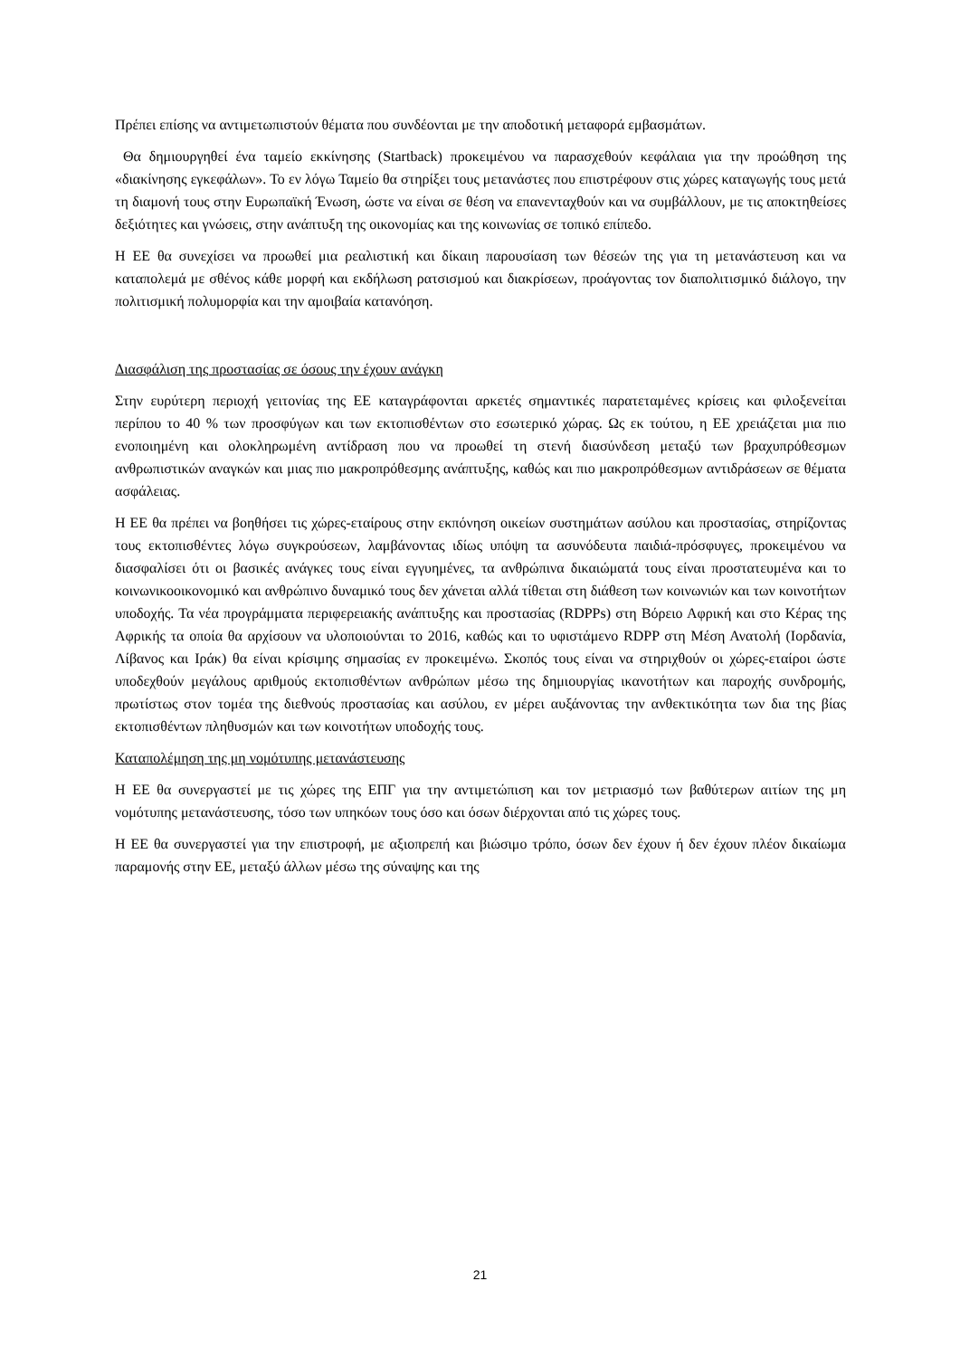Πρέπει επίσης να αντιμετωπιστούν θέματα που συνδέονται με την αποδοτική μεταφορά εμβασμάτων.
Θα δημιουργηθεί ένα ταμείο εκκίνησης (Startback) προκειμένου να παρασχεθούν κεφάλαια για την προώθηση της «διακίνησης εγκεφάλων». Το εν λόγω Ταμείο θα στηρίξει τους μετανάστες που επιστρέφουν στις χώρες καταγωγής τους μετά τη διαμονή τους στην Ευρωπαϊκή Ένωση, ώστε να είναι σε θέση να επανενταχθούν και να συμβάλλουν, με τις αποκτηθείσες δεξιότητες και γνώσεις, στην ανάπτυξη της οικονομίας και της κοινωνίας σε τοπικό επίπεδο.
Η ΕΕ θα συνεχίσει να προωθεί μια ρεαλιστική και δίκαιη παρουσίαση των θέσεών της για τη μετανάστευση και να καταπολεμά με σθένος κάθε μορφή και εκδήλωση ρατσισμού και διακρίσεων, προάγοντας τον διαπολιτισμικό διάλογο, την πολιτισμική πολυμορφία και την αμοιβαία κατανόηση.
Διασφάλιση της προστασίας σε όσους την έχουν ανάγκη
Στην ευρύτερη περιοχή γειτονίας της ΕΕ καταγράφονται αρκετές σημαντικές παρατεταμένες κρίσεις και φιλοξενείται περίπου το 40 % των προσφύγων και των εκτοπισθέντων στο εσωτερικό χώρας. Ως εκ τούτου, η ΕΕ χρειάζεται μια πιο ενοποιημένη και ολοκληρωμένη αντίδραση που να προωθεί τη στενή διασύνδεση μεταξύ των βραχυπρόθεσμων ανθρωπιστικών αναγκών και μιας πιο μακροπρόθεσμης ανάπτυξης, καθώς και πιο μακροπρόθεσμων αντιδράσεων σε θέματα ασφάλειας.
Η ΕΕ θα πρέπει να βοηθήσει τις χώρες-εταίρους στην εκπόνηση οικείων συστημάτων ασύλου και προστασίας, στηρίζοντας τους εκτοπισθέντες λόγω συγκρούσεων, λαμβάνοντας ιδίως υπόψη τα ασυνόδευτα παιδιά-πρόσφυγες, προκειμένου να διασφαλίσει ότι οι βασικές ανάγκες τους είναι εγγυημένες, τα ανθρώπινα δικαιώματά τους είναι προστατευμένα και το κοινωνικοοικονομικό και ανθρώπινο δυναμικό τους δεν χάνεται αλλά τίθεται στη διάθεση των κοινωνιών και των κοινοτήτων υποδοχής. Τα νέα προγράμματα περιφερειακής ανάπτυξης και προστασίας (RDPPs) στη Βόρειο Αφρική και στο Κέρας της Αφρικής τα οποία θα αρχίσουν να υλοποιούνται το 2016, καθώς και το υφιστάμενο RDPP στη Μέση Ανατολή (Ιορδανία, Λίβανος και Ιράκ) θα είναι κρίσιμης σημασίας εν προκειμένω. Σκοπός τους είναι να στηριχθούν οι χώρες-εταίροι ώστε υποδεχθούν μεγάλους αριθμούς εκτοπισθέντων ανθρώπων μέσω της δημιουργίας ικανοτήτων και παροχής συνδρομής, πρωτίστως στον τομέα της διεθνούς προστασίας και ασύλου, εν μέρει αυξάνοντας την ανθεκτικότητα των δια της βίας εκτοπισθέντων πληθυσμών και των κοινοτήτων υποδοχής τους.
Καταπολέμηση της μη νομότυπης μετανάστευσης
Η ΕΕ θα συνεργαστεί με τις χώρες της ΕΠΓ για την αντιμετώπιση και τον μετριασμό των βαθύτερων αιτίων της μη νομότυπης μετανάστευσης, τόσο των υπηκόων τους όσο και όσων διέρχονται από τις χώρες τους.
Η ΕΕ θα συνεργαστεί για την επιστροφή, με αξιοπρεπή και βιώσιμο τρόπο, όσων δεν έχουν ή δεν έχουν πλέον δικαίωμα παραμονής στην ΕΕ, μεταξύ άλλων μέσω της σύναψης και της
21